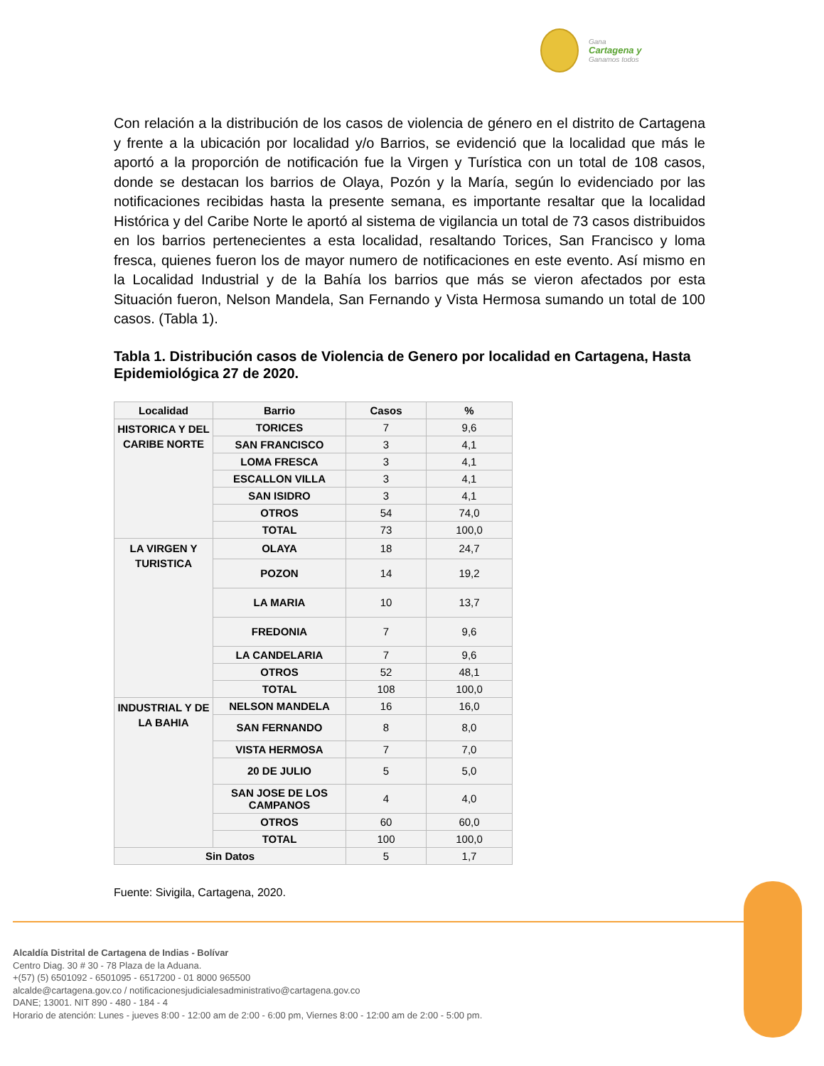Gana
Cartagena y
Ganamos todos
Con relación a la distribución de los casos de violencia de género en el distrito de Cartagena y frente a la ubicación por localidad y/o Barrios, se evidenció que la localidad que más le aportó a la proporción de notificación fue la Virgen y Turística con un total de 108 casos, donde se destacan los barrios de Olaya, Pozón y la María, según lo evidenciado por las notificaciones recibidas hasta la presente semana, es importante resaltar que la localidad Histórica y del Caribe Norte le aportó al sistema de vigilancia un total de 73 casos distribuidos en los barrios pertenecientes a esta localidad, resaltando Torices, San Francisco y loma fresca, quienes fueron los de mayor numero de notificaciones en este evento. Así mismo en la Localidad Industrial y de la Bahía los barrios que más se vieron afectados por esta Situación fueron, Nelson Mandela, San Fernando y Vista Hermosa sumando un total de 100 casos. (Tabla 1).
Tabla 1. Distribución casos de Violencia de Genero por localidad en Cartagena, Hasta Epidemiológica 27 de 2020.
| Localidad | Barrio | Casos | % |
| --- | --- | --- | --- |
| HISTORICA Y DEL CARIBE NORTE | TORICES | 7 | 9,6 |
| | SAN FRANCISCO | 3 | 4,1 |
| | LOMA FRESCA | 3 | 4,1 |
| | ESCALLON VILLA | 3 | 4,1 |
| | SAN ISIDRO | 3 | 4,1 |
| | OTROS | 54 | 74,0 |
| | TOTAL | 73 | 100,0 |
| LA VIRGEN Y TURISTICA | OLAYA | 18 | 24,7 |
| | POZON | 14 | 19,2 |
| | LA MARIA | 10 | 13,7 |
| | FREDONIA | 7 | 9,6 |
| | LA CANDELARIA | 7 | 9,6 |
| | OTROS | 52 | 48,1 |
| | TOTAL | 108 | 100,0 |
| INDUSTRIAL Y DE LA BAHIA | NELSON MANDELA | 16 | 16,0 |
| | SAN FERNANDO | 8 | 8,0 |
| | VISTA HERMOSA | 7 | 7,0 |
| | 20 DE JULIO | 5 | 5,0 |
| | SAN JOSE DE LOS CAMPANOS | 4 | 4,0 |
| | OTROS | 60 | 60,0 |
| | TOTAL | 100 | 100,0 |
| Sin Datos | | 5 | 1,7 |
Fuente: Sivigila, Cartagena, 2020.
Alcaldía Distrital de Cartagena de Indias - Bolívar
Centro Diag. 30 # 30 - 78 Plaza de la Aduana.
+(57) (5) 6501092 - 6501095 - 6517200 - 01 8000 965500
alcalde@cartagena.gov.co / notificacionesjudicialesadministrativo@cartagena.gov.co
DANE; 13001. NIT 890 - 480 - 184 - 4
Horario de atención: Lunes - jueves 8:00 - 12:00 am de 2:00 - 6:00 pm, Viernes 8:00 - 12:00 am de 2:00 - 5:00 pm.